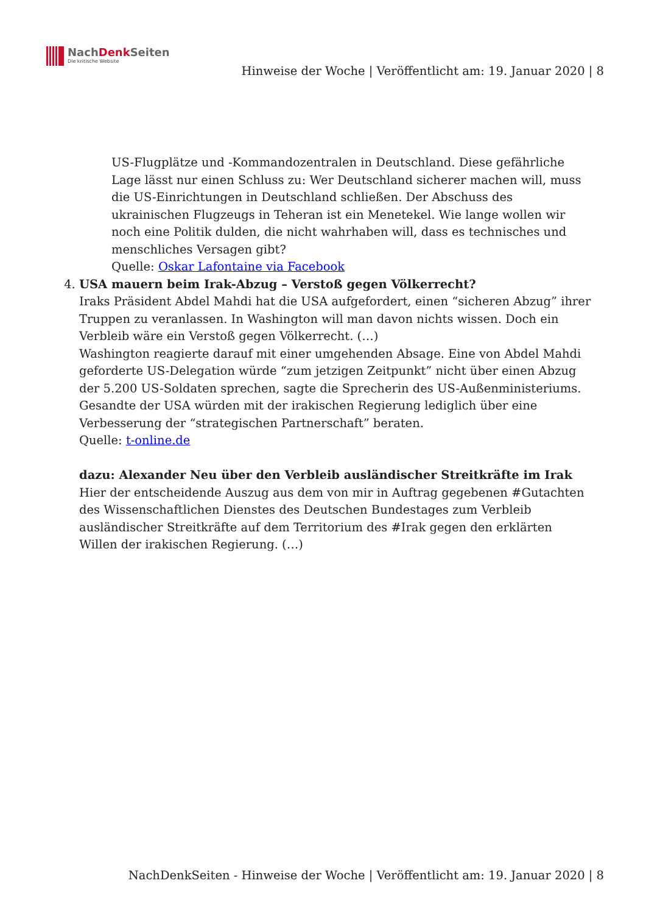NachDenk Seiten
Die kritische Website
Hinweise der Woche | Veröffentlicht am: 19. Januar 2020 | 8
US-Flugplätze und -Kommandozentralen in Deutschland. Diese gefährliche Lage lässt nur einen Schluss zu: Wer Deutschland sicherer machen will, muss die US-Einrichtungen in Deutschland schließen. Der Abschuss des ukrainischen Flugzeugs in Teheran ist ein Menetekel. Wie lange wollen wir noch eine Politik dulden, die nicht wahrhaben will, dass es technisches und menschliches Versagen gibt?
Quelle: Oskar Lafontaine via Facebook
4. USA mauern beim Irak-Abzug – Verstoß gegen Völkerrecht?
Iraks Präsident Abdel Mahdi hat die USA aufgefordert, einen “sicheren Abzug” ihrer Truppen zu veranlassen. In Washington will man davon nichts wissen. Doch ein Verbleib wäre ein Verstoß gegen Völkerrecht. (…)
Washington reagierte darauf mit einer umgehenden Absage. Eine von Abdel Mahdi geforderte US-Delegation würde “zum jetzigen Zeitpunkt” nicht über einen Abzug der 5.200 US-Soldaten sprechen, sagte die Sprecherin des US-Außenministeriums. Gesandte der USA würden mit der irakischen Regierung lediglich über eine Verbesserung der “strategischen Partnerschaft” beraten.
Quelle: t-online.de
dazu: Alexander Neu über den Verbleib ausländischer Streitkräfte im Irak
Hier der entscheidende Auszug aus dem von mir in Auftrag gegebenen #Gutachten des Wissenschaftlichen Dienstes des Deutschen Bundestages zum Verbleib ausländischer Streitkräfte auf dem Territorium des #Irak gegen den erklärten Willen der irakischen Regierung. (…)
NachDenkSeiten - Hinweise der Woche | Veröffentlicht am: 19. Januar 2020 | 8